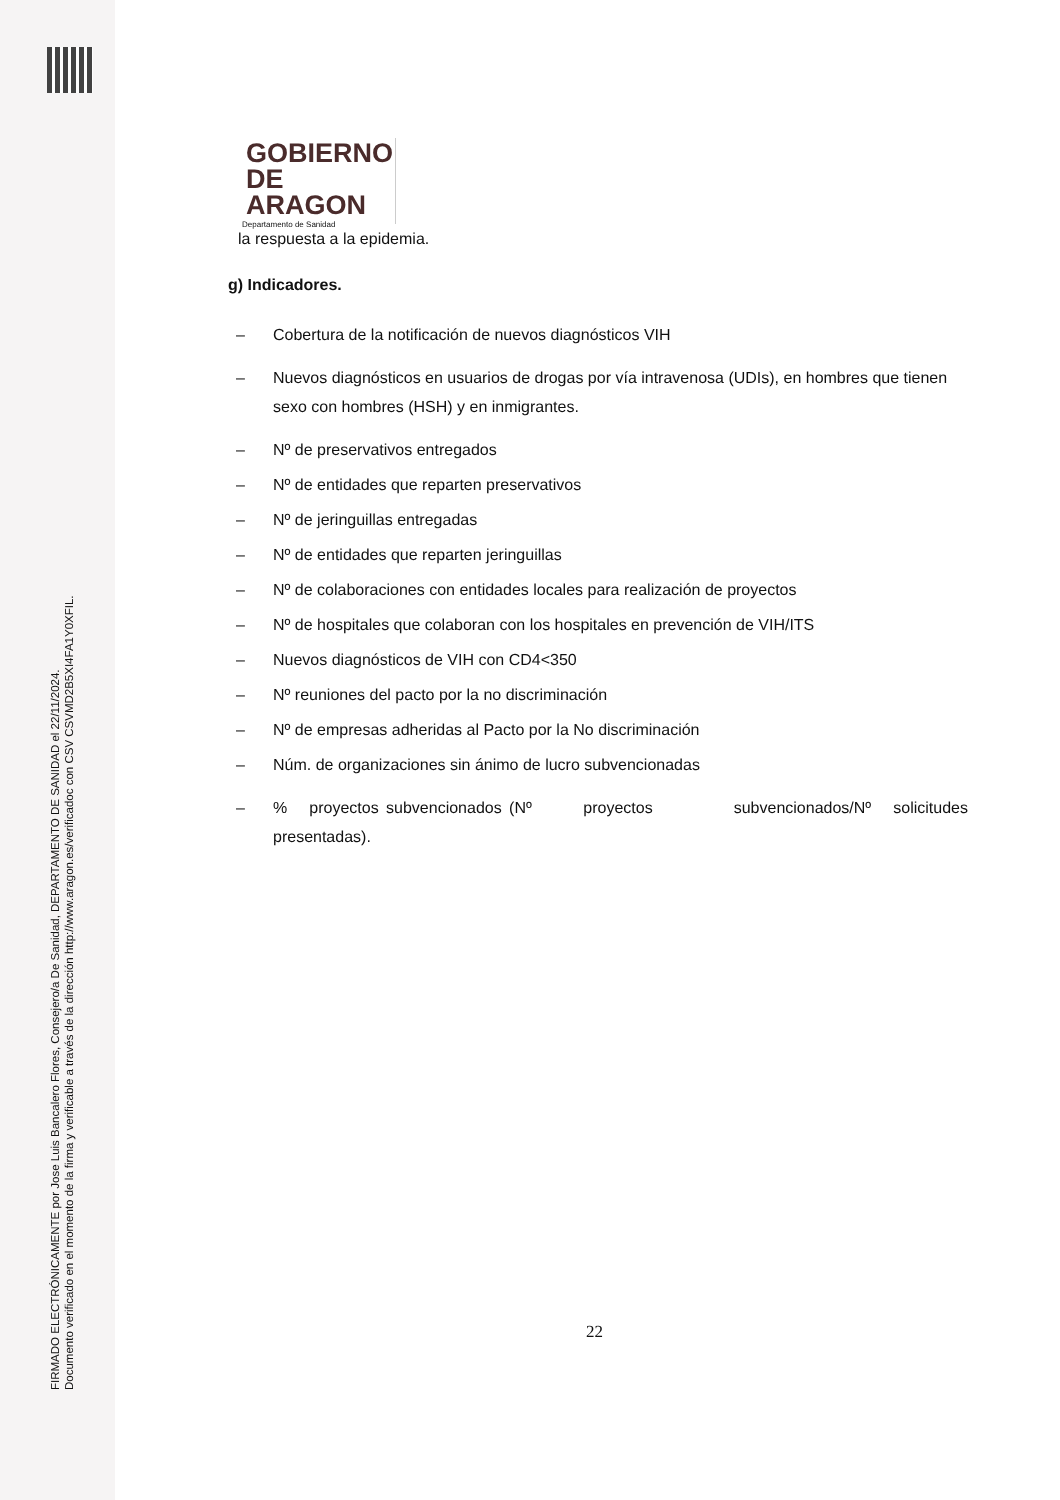FIRMADO ELECTRÓNICAMENTE por Jose Luis Bancalero Flores, Consejero/a De Sanidad, DEPARTAMENTO DE SANIDAD el 22/11/2024.
Documento verificado en el momento de la firma y verificable a través de la dirección http://www.aragon.es/verificadoc con CSV CSVMD2B5XI4FA1Y0XFIL.
GOBIERNO
DE ARAGON
Departamento de Sanidad
la respuesta a la epidemia.
g) Indicadores.
– Cobertura de la notificación de nuevos diagnósticos VIH
– Nuevos diagnósticos en usuarios de drogas por vía intravenosa (UDIs), en hombres que tienen sexo con hombres (HSH) y en inmigrantes.
– Nº de preservativos entregados
– Nº de entidades que reparten preservativos
– Nº de jeringuillas entregadas
– Nº de entidades que reparten jeringuillas
– Nº de colaboraciones con entidades locales para realización de proyectos
– Nº de hospitales que colaboran con los hospitales en prevención de VIH/ITS
– Nuevos diagnósticos de VIH con CD4<350
– Nº reuniones del pacto por la no discriminación
– Nº de empresas adheridas al Pacto por la No discriminación
– Núm. de organizaciones sin ánimo de lucro subvencionadas
–% proyectos subvencionados (Nº proyectos subvencionados/Nº solicitudes presentadas).
22